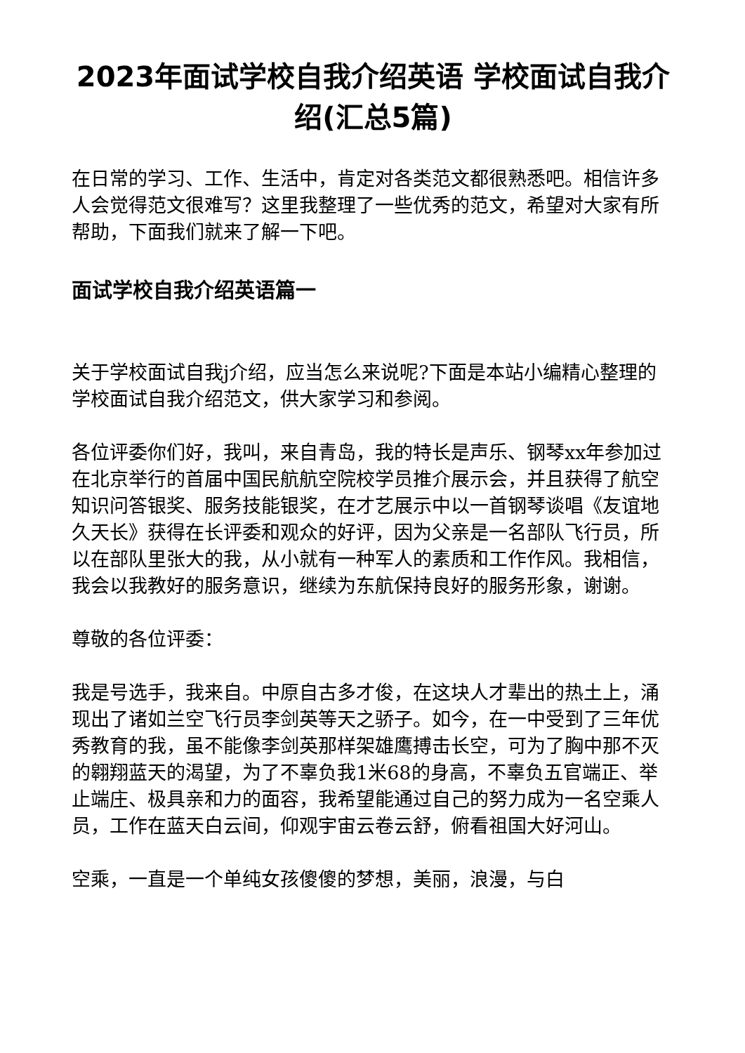2023年面试学校自我介绍英语 学校面试自我介绍(汇总5篇)
在日常的学习、工作、生活中，肯定对各类范文都很熟悉吧。相信许多人会觉得范文很难写？这里我整理了一些优秀的范文，希望对大家有所帮助，下面我们就来了解一下吧。
面试学校自我介绍英语篇一
关于学校面试自我j介绍，应当怎么来说呢?下面是本站小编精心整理的学校面试自我介绍范文，供大家学习和参阅。
各位评委你们好，我叫，来自青岛，我的特长是声乐、钢琴xx年参加过在北京举行的首届中国民航航空院校学员推介展示会，并且获得了航空知识问答银奖、服务技能银奖，在才艺展示中以一首钢琴谈唱《友谊地久天长》获得在长评委和观众的好评，因为父亲是一名部队飞行员，所以在部队里张大的我，从小就有一种军人的素质和工作作风。我相信，我会以我教好的服务意识，继续为东航保持良好的服务形象，谢谢。
尊敬的各位评委：
我是号选手，我来自。中原自古多才俊，在这块人才辈出的热土上，涌现出了诸如兰空飞行员李剑英等天之骄子。如今，在一中受到了三年优秀教育的我，虽不能像李剑英那样架雄鹰搏击长空，可为了胸中那不灭的翱翔蓝天的渴望，为了不辜负我1米68的身高，不辜负五官端正、举止端庄、极具亲和力的面容，我希望能通过自己的努力成为一名空乘人员，工作在蓝天白云间，仰观宇宙云卷云舒，俯看祖国大好河山。
空乘，一直是一个单纯女孩傻傻的梦想，美丽，浪漫，与白